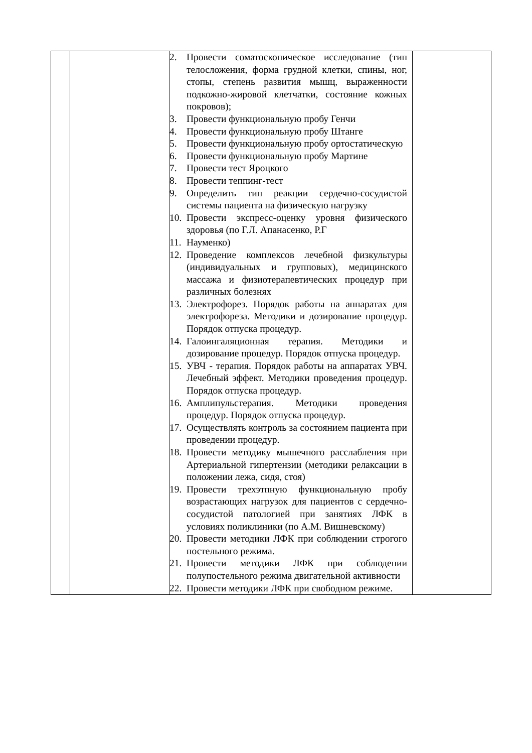| | | 2. Провести соматоскопическое исследование (тип телосложения, форма грудной клетки, спины, ног, стопы, степень развития мышц, выраженности подкожно-жировой клетчатки, состояние кожных покровов); 3. Провести функциональную пробу Генчи 4. Провести функциональную пробу Штанге 5. Провести функциональную пробу ортостатическую 6. Провести функциональную пробу Мартине 7. Провести тест Яроцкого 8. Провести теппинг-тест 9. Определить тип реакции сердечно-сосудистой системы пациента на физическую нагрузку 10. Провести экспресс-оценку уровня физического здоровья (по Г.Л. Апанасенко, Р.Г 11. Науменко) 12. Проведение комплексов лечебной физкультуры (индивидуальных и групповых), медицинского массажа и физиотерапевтических процедур при различных болезнях 13. Электрофорез. Порядок работы на аппаратах для электрофореза. Методики и дозирование процедур. Порядок отпуска процедур. 14. Галоингаляционная терапия. Методики и дозирование процедур. Порядок отпуска процедур. 15. УВЧ - терапия. Порядок работы на аппаратах УВЧ. Лечебный эффект. Методики проведения процедур. Порядок отпуска процедур. 16. Амплипульстерапия. Методики проведения процедур. Порядок отпуска процедур. 17. Осуществлять контроль за состоянием пациента при проведении процедур. 18. Провести методику мышечного расслабления при Артериальной гипертензии (методики релаксации в положении лежа, сидя, стоя) 19. Провести трехэтпную функциональную пробу возрастающих нагрузок для пациентов с сердечно-сосудистой патологией при занятиях ЛФК в условиях поликлиники (по А.М. Вишневскому) 20. Провести методики ЛФК при соблюдении строгого постельного режима. 21. Провести методики ЛФК при соблюдении полупостельного режима двигательной активности 22. Провести методики ЛФК при свободном режиме. | |